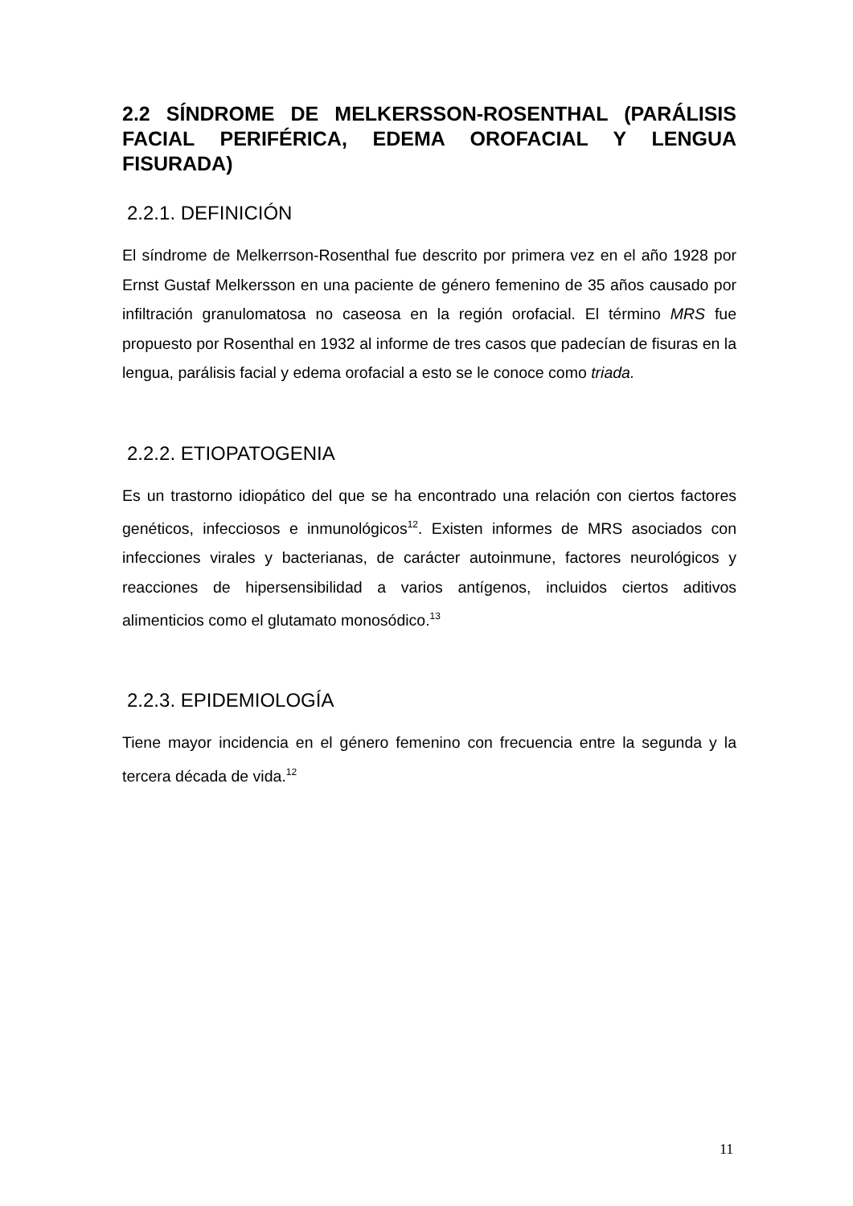2.2 SÍNDROME DE MELKERSSON-ROSENTHAL (PARÁLISIS FACIAL PERIFÉRICA, EDEMA OROFACIAL Y LENGUA FISURADA)
2.2.1. DEFINICIÓN
El síndrome de Melkerrson-Rosenthal fue descrito por primera vez en el año 1928 por Ernst Gustaf Melkersson en una paciente de género femenino de 35 años causado por infiltración granulomatosa no caseosa en la región orofacial. El término MRS fue propuesto por Rosenthal en 1932 al informe de tres casos que padecían de fisuras en la lengua, parálisis facial y edema orofacial a esto se le conoce como triada.
2.2.2. ETIOPATOGENIA
Es un trastorno idiopático del que se ha encontrado una relación con ciertos factores genéticos, infecciosos e inmunológicos<sup>12</sup>. Existen informes de MRS asociados con infecciones virales y bacterianas, de carácter autoinmune, factores neurológicos y reacciones de hipersensibilidad a varios antígenos, incluidos ciertos aditivos alimenticios como el glutamato monosódico.<sup>13</sup>
2.2.3. EPIDEMIOLOGÍA
Tiene mayor incidencia en el género femenino con frecuencia entre la segunda y la tercera década de vida.<sup>12</sup>
11